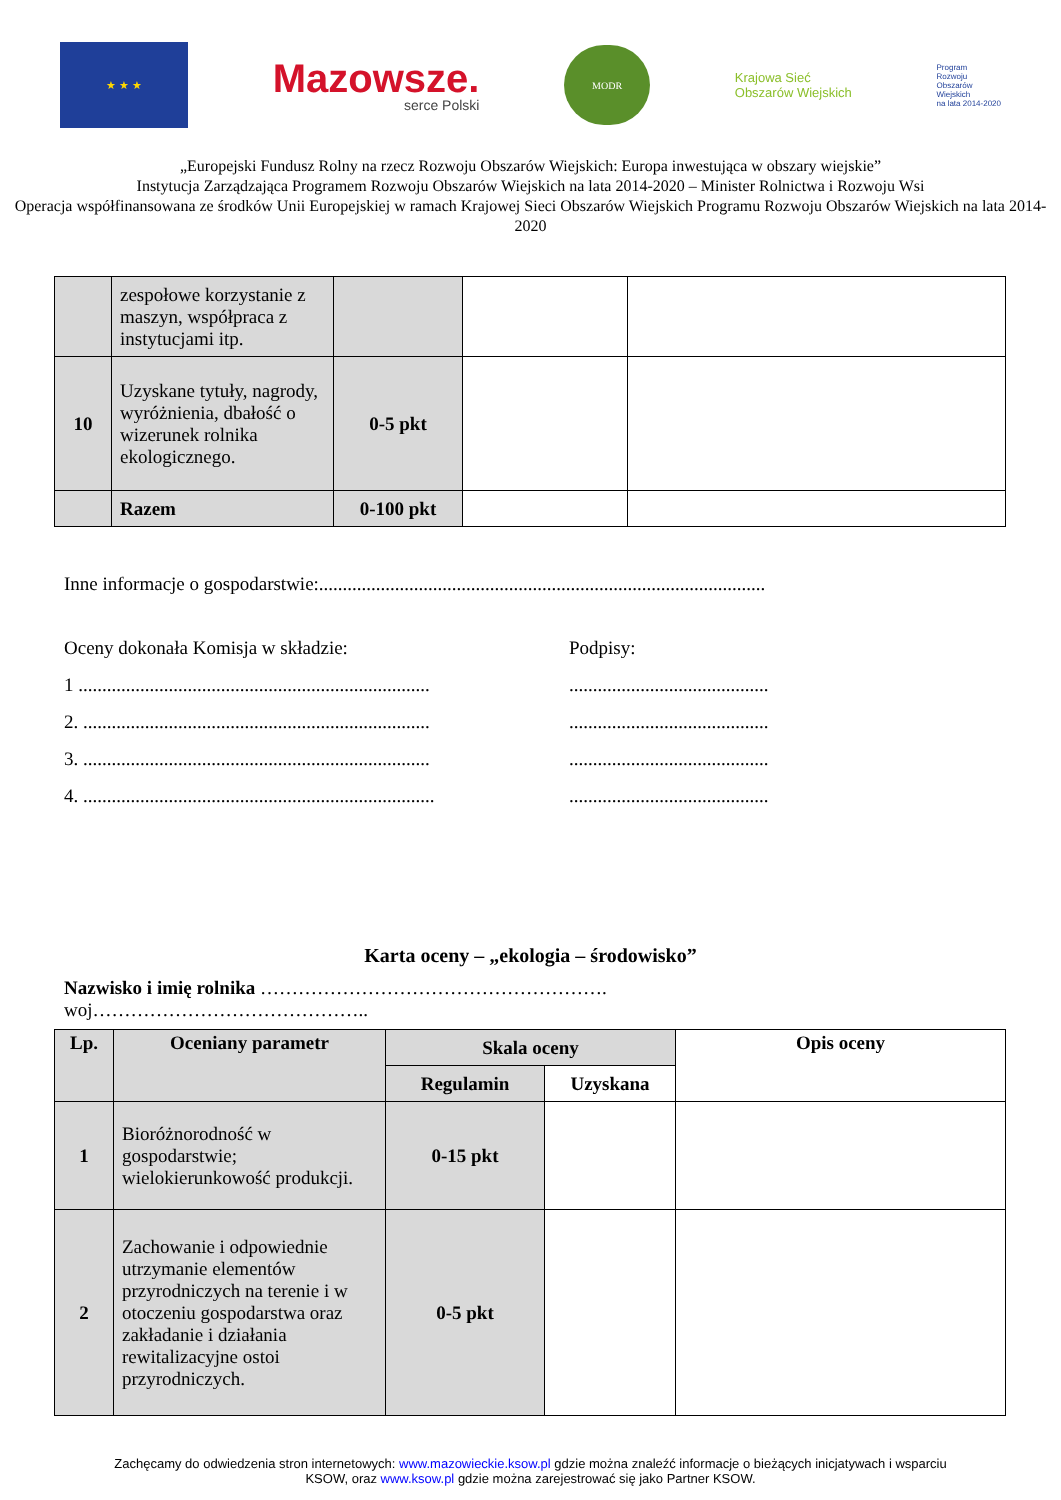★ ★ ★
Mazowsze.
serce Polski
MODR
Krajowa Sieć
Obszarów Wiejskich
Program
Rozwoju
Obszarów
Wiejskich
na lata 2014-2020
„Europejski Fundusz Rolny na rzecz Rozwoju Obszarów Wiejskich: Europa inwestująca w obszary wiejskie”
Instytucja Zarządzająca Programem Rozwoju Obszarów Wiejskich na lata 2014-2020 – Minister Rolnictwa i Rozwoju Wsi
Operacja współfinansowana ze środków Unii Europejskiej w ramach Krajowej Sieci Obszarów Wiejskich Programu Rozwoju Obszarów Wiejskich na lata 2014-2020
| | zespołowe korzystanie z maszyn, współpraca z instytucjami itp. | | | |
| 10 | Uzyskane tytuły, nagrody, wyróżnienia, dbałość o wizerunek rolnika ekologicznego. | 0-5 pkt | | |
| | Razem | 0-100 pkt | | |
Inne informacje o gospodarstwie:..............................................................................................
Oceny dokonała Komisja w składzie:
1 ..........................................................................
2. .........................................................................
3. .........................................................................
4. ..........................................................................
Podpisy:
..........................................
..........................................
..........................................
..........................................
Karta oceny – „ekologia – środowisko”
Nazwisko i imię rolnika ……………………………………………….
woj……………………………………..
| Lp. | Oceniany parametr | Skala oceny | | Opis oceny |
| --- | --- | --- | --- | --- |
| | | Regulamin | Uzyskana | |
| 1 | Bioróżnorodność w gospodarstwie; wielokierunkowość produkcji. | 0-15 pkt | | |
| 2 | Zachowanie i odpowiednie utrzymanie elementów przyrodniczych na terenie i w otoczeniu gospodarstwa oraz zakładanie i działania rewitalizacyjne ostoi przyrodniczych. | 0-5 pkt | | |
Zachęcamy do odwiedzenia stron internetowych: www.mazowieckie.ksow.pl gdzie można znaleźć informacje o bieżących inicjatywach i wsparciu
KSOW, oraz www.ksow.pl gdzie można zarejestrować się jako Partner KSOW.